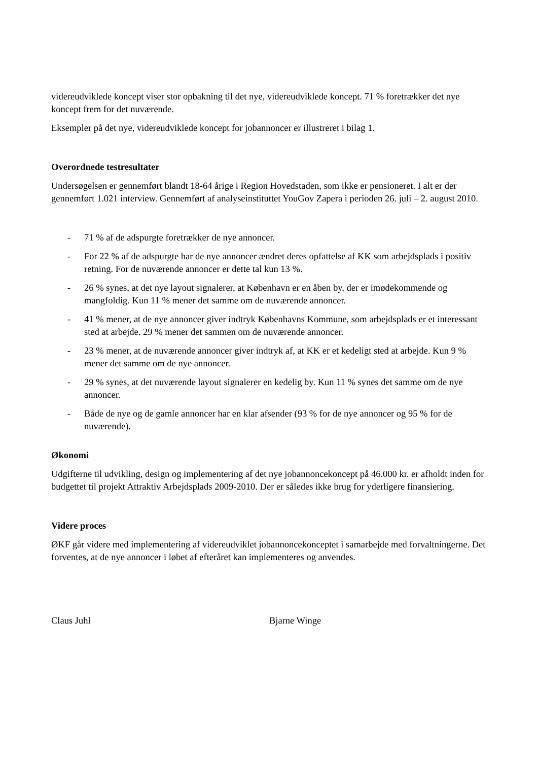videreudviklede koncept viser stor opbakning til det nye, videreudviklede koncept. 71 % foretrækker det nye koncept frem for det nuværende.
Eksempler på det nye, videreudviklede koncept for jobannoncer er illustreret i bilag 1.
Overordnede testresultater
Undersøgelsen er gennemført blandt 18-64 årige i Region Hovedstaden, som ikke er pensioneret. I alt er der gennemført 1.021 interview. Gennemført af analyseinstituttet YouGov Zapera i perioden 26. juli – 2. august 2010.
- 71 % af de adspurgte foretrækker de nye annoncer.
- For 22 % af de adspurgte har de nye annoncer ændret deres opfattelse af KK som arbejdsplads i positiv retning. For de nuværende annoncer er dette tal kun 13 %.
- 26 % synes, at det nye layout signalerer, at København er en åben by, der er imødekommende og mangfoldig. Kun 11 % mener det samme om de nuværende annoncer.
- 41 % mener, at de nye annoncer giver indtryk Københavns Kommune, som arbejdsplads er et interessant sted at arbejde. 29 % mener det sammen om de nuværende annoncer.
- 23 % mener, at de nuværende annoncer giver indtryk af, at KK er et kedeligt sted at arbejde. Kun 9 % mener det samme om de nye annoncer.
- 29 % synes, at det nuværende layout signalerer en kedelig by. Kun 11 % synes det samme om de nye annoncer.
- Både de nye og de gamle annoncer har en klar afsender (93 % for de nye annoncer og 95 % for de nuværende).
Økonomi
Udgifterne til udvikling, design og implementering af det nye jobannoncekoncept på 46.000 kr. er afholdt inden for budgettet til projekt Attraktiv Arbejdsplads 2009-2010. Der er således ikke brug for yderligere finansiering.
Videre proces
ØKF går videre med implementering af videreudviklet jobannoncekonceptet i samarbejde med forvaltningerne. Det forventes, at de nye annoncer i løbet af efteråret kan implementeres og anvendes.
Claus Juhl Bjarne Winge